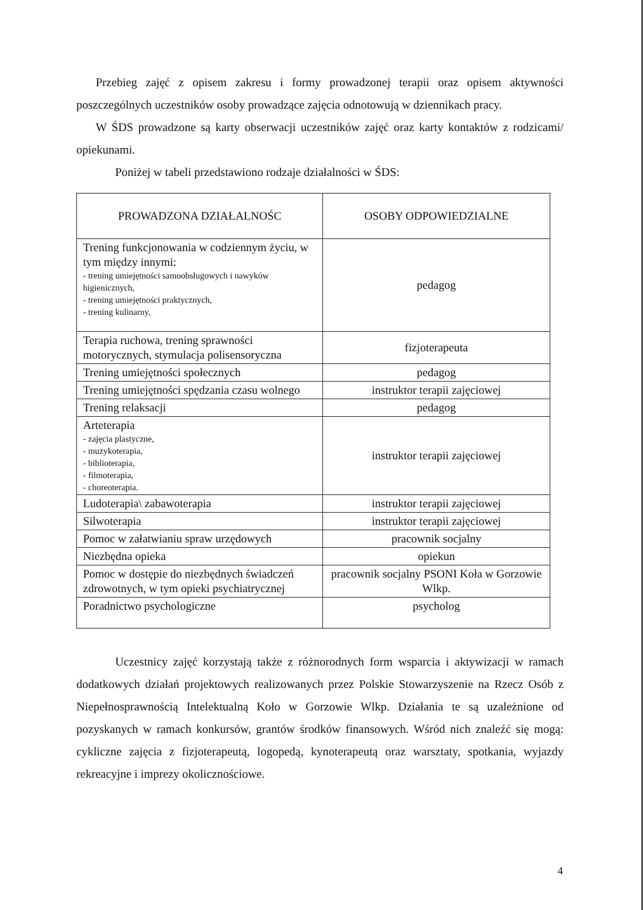Przebieg zajęć z opisem zakresu i formy prowadzonej terapii oraz opisem aktywności poszczególnych uczestników osoby prowadzące zajęcia odnotowują w dziennikach pracy.
W ŚDS prowadzone są karty obserwacji uczestników zajęć oraz karty kontaktów z rodzicami/ opiekunami.
Poniżej w tabeli przedstawiono rodzaje działalności w ŚDS:
| PROWADZONA DZIAŁALNOŚC | OSOBY ODPOWIEDZIALNE |
| --- | --- |
| Trening funkcjonowania w codziennym życiu, w tym między innymi: - trening umiejętności samoobsługowych i nawyków higienicznych, - trening umiejętności praktycznych, - trening kulinarny, | pedagog |
| Terapia ruchowa, trening sprawności motorycznych, stymulacja polisensoryczna | fizjoterapeuta |
| Trening umiejętności społecznych | pedagog |
| Trening umiejętności spędzania czasu wolnego | instruktor terapii zajęciowej |
| Trening relaksacji | pedagog |
| Arteterapia - zajęcia plastyczne, - muzykoterapia, - biblioterapia, - filmoterapia, - choreoterapia. | instruktor terapii zajęciowej |
| Ludoterapia\ zabawoterapia | instruktor terapii zajęciowej |
| Silwoterapia | instruktor terapii zajęciowej |
| Pomoc w załatwianiu spraw urzędowych | pracownik socjalny |
| Niezbędna opieka | opiekun |
| Pomoc w dostępie do niezbędnych świadczeń zdrowotnych, w tym opieki psychiatrycznej | pracownik socjalny PSONI Koła w Gorzowie Wlkp. |
| Poradnictwo psychologiczne | psycholog |
Uczestnicy zajęć korzystają także z różnorodnych form wsparcia i aktywizacji w ramach dodatkowych działań projektowych realizowanych przez Polskie Stowarzyszenie na Rzecz Osób z Niepełnosprawnością Intelektualną Koło w Gorzowie Wlkp. Działania te są uzależnione od pozyskanych w ramach konkursów, grantów środków finansowych. Wśród nich znaleźć się mogą: cykliczne zajęcia z fizjoterapeutą, logopedą, kynoterapeutą oraz warsztaty, spotkania, wyjazdy rekreacyjne i imprezy okolicznościowe.
4